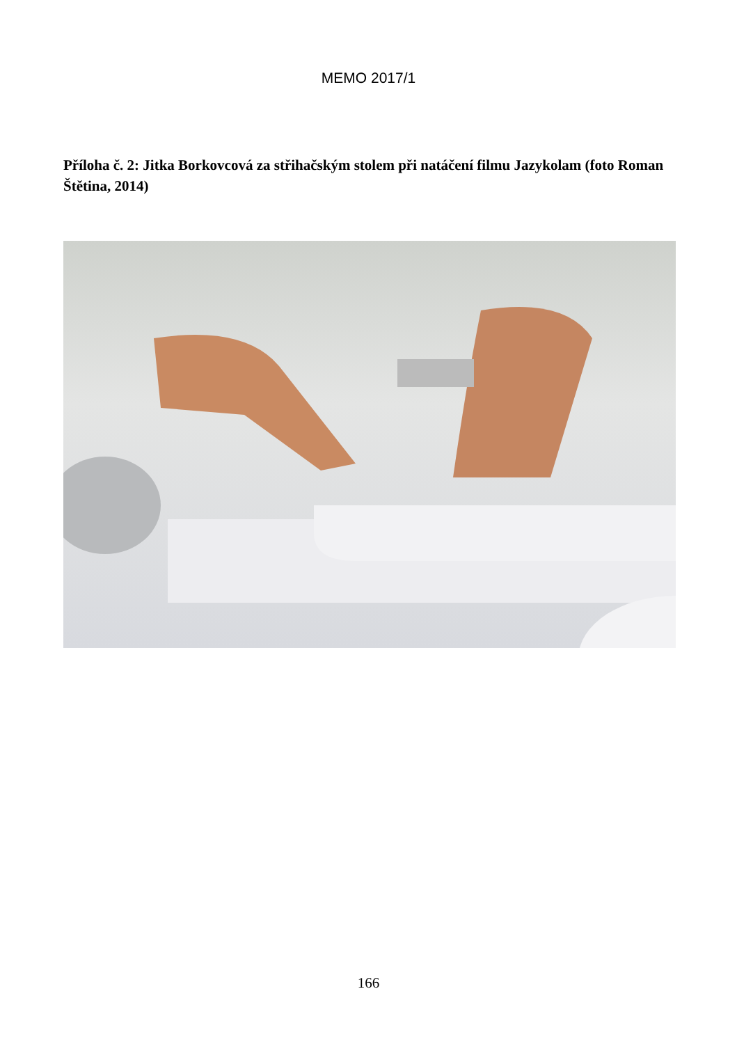MEMO 2017/1
Příloha č. 2: Jitka Borkovcová za střihačským stolem při natáčení filmu Jazykolam (foto Roman Štětina, 2014)
166